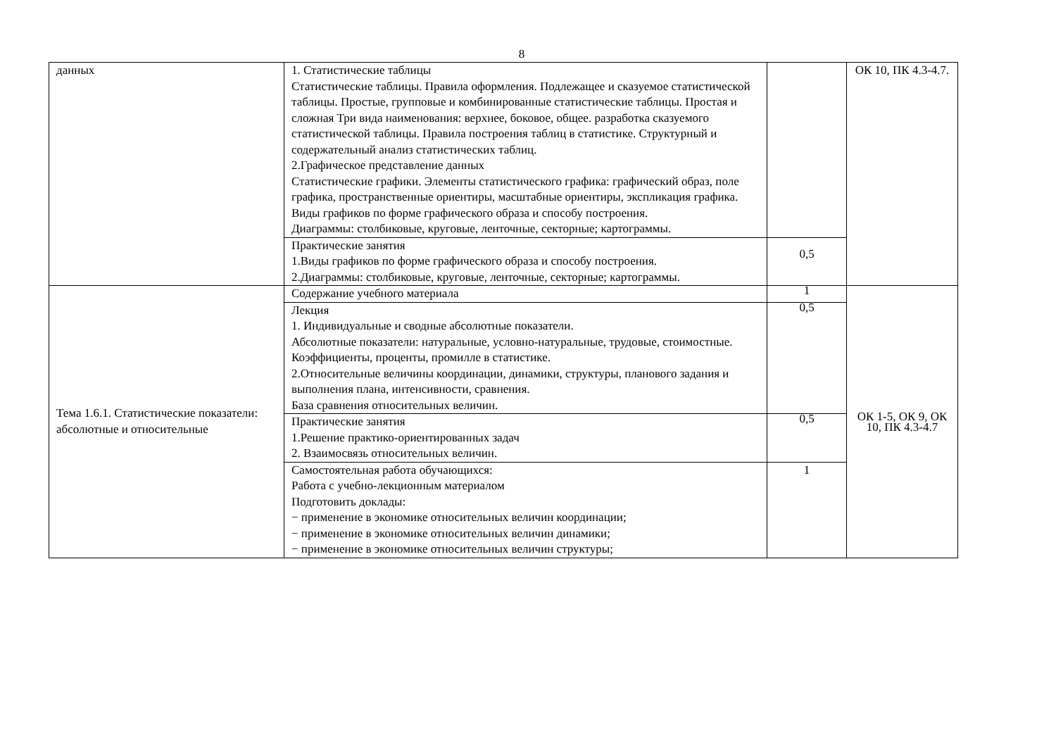8
| данных | 1. Статистические таблицы Статистические таблицы. Правила оформления. Подлежащее и сказуемое статистической таблицы. Простые, групповые и комбинированные статистические таблицы. Простая и сложная Три вида наименования: верхнее, боковое, общее. разработка сказуемого статистической таблицы. Правила построения таблиц в статистике. Структурный и содержательный анализ статистических таблиц. 2.Графическое представление данных Статистические графики. Элементы статистического графика: графический образ, поле графика, пространственные ориентиры, масштабные ориентиры, экспликация графика. Виды графиков по форме графического образа и способу построения. Диаграммы: столбиковые, круговые, ленточные, секторные; картограммы. | | ОК 10, ПК 4.3-4.7. |
| | Практические занятия 1.Виды графиков по форме графического образа и способу построения. 2.Диаграммы: столбиковые, круговые, ленточные, секторные; картограммы. | 0,5 | |
| Тема 1.6.1. Статистические показатели: абсолютные и относительные | Содержание учебного материала | 1 | ОК 1-5, ОК 9, ОК 10, ПК 4.3-4.7 |
| | Лекция 1. Индивидуальные и сводные абсолютные показатели. Абсолютные показатели: натуральные, условно-натуральные, трудовые, стоимостные. Коэффициенты, проценты, промилле в статистике. 2.Относительные величины координации, динамики, структуры, планового задания и выполнения плана, интенсивности, сравнения. База сравнения относительных величин. | 0,5 | |
| | Практические занятия 1.Решение практико-ориентированных задач 2. Взаимосвязь относительных величин. | 0,5 | |
| | Самостоятельная работа обучающихся: Работа с учебно-лекционным материалом Подготовить доклады: − применение в экономике относительных величин координации; − применение в экономике относительных величин динамики; − применение в экономике относительных величин структуры; | 1 | |